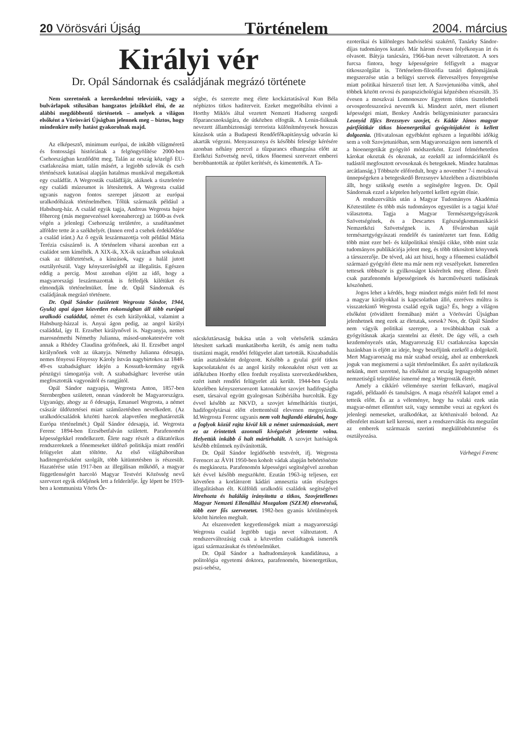20 Vörösvári Újság Történelem 2004. március
Királyi vér
Dr. Opál Sándornak és családjának megrázó története
Nem szeretnénk a kereskedelmi televíziók, vagy a bulvárlapok stílusában hangzatos jelzőkkel élni, de az alábbi megdöbbentő történetek – amelyek a világon elsőként a Vörösvári Újságban jelennek meg – biztos, hogy mindenkire mély hatást gyakorolnak majd.
Az elképesztő, minimum európai, de inkább világméretű és fontosságú históriának a felgöngyölítése 2000-ben Csehországban kezdődött meg. Talán az ország közelgő EU-csatlakozása miatt, talán másért, a legjobb szlovák és cseh történészek kutatásai alapján hatalmas munkával megalkottak egy családfát. A Wegrosták családfáját, akiknek a tiszteletére egy családi múzeumot is létesítettek. A Wegrosta család ugyanis nagyon fontos szerepet játszott az európai uralkodóházak történelmében. Tőlük származik például a Habsburg-ház. A család egyik tagja, Andreas Wegrosta bajor főherceg (más megnevezéssel koronaherceg) az 1600-as évek végén a jelenlegi Csehország területére, a szudétanémet alföldre tette át a székhelyét. (Innen ered a csehek érdeklődése a család iránt.) Az ő egyik leszármazottja volt például Mária Terézia császárnő is. A történelem viharai azonban ezt a családot sem kímélték. A XIX-ik, XX-ik században sokuknak csak az üldöztetések, a kínzások, vagy a halál jutott osztályrészül. Vagy kényszerűségből az illegalitás. Egészen eddig a percig. Most azonban eljött az idő, hogy a magyarországi leszármazottak is felfedjék kilétüket és elmondják történelmüket. Íme dr. Opál Sándornak és családjának megrázó története.
Dr. Opál Sándor (született Wegrosta Sándor, 1944, Gyula) apai ágon közvetlen rokonságban áll több európai uralkodó családdal, német és cseh királyokkal, valamint a Habsburg-házzal is. Anyai ágon pedig, az angol királyi családdal, így II. Erzsébet királynővel is. Nagyanyja, nemes marosnémethi Némethy Julianna, másod-unokatestvére volt annak a Rhédey Claudina grófnőnek, aki II. Erzsébet angol királynőnek volt az ükanyja. Némethy Julianna édesapja, nemes fényessi Fényessy Károly István nagybirtokos az 1848-49-es szabadságharc idején a Kossuth-kormány egyik pénzügyi támogatója volt. A szabadságharc leverése után megfosztották vagyonától és rangjától.
Opál Sándor nagyapja, Wegrosta Anton, 1857-ben Sternbergben született, onnan vándorolt be Magyarországra. Ugyanúgy, ahogy az ő édesapja, Emanuel Wegrosta, a német császár üldöztetései miatt száműzetésben nevelkedett. (Az uralkodócsaládok közötti harcok alapvetően meghatározták Európa történelmét.) Opál Sándor édesapja, id. Wegrosta Ferenc 1894-ben Erzsébetfalván született. Parafenomén képességekkel rendelkezett. Élete nagy részét a diktatórikus rendszereknek a főnemeseket üldöző politikája miatt rendőri felügyelet alatt töltötte. Az első világháborúban haditengerészként szolgált, több kitüntetésben is részesült. Hazatérése után 1917-ben az illegálisan működő, a magyar függetlenségért harcoló Magyar Testvéri Közösség nevű szervezet egyik elődjének lett a felderítője. Így lépett be 1919-ben a kommunista Vörös Őr-
ségbe, és szerezte meg élete kockáztatásával Kun Béla népbiztos titkos haditerveit. Ezeket megpróbálta elvinni a Horthy Miklós által vezetett Nemzeti Hadsereg szegedi főparancsnokságára, de útközben elfogták. A Lenin-fiúknak nevezett állambiztonsági terrorista különítményesek hosszas kínzások után a Budapesti Rendőrfőkapitányság udvarán ki akarták végezni. Menyasszonya és későbbi felesége kérésére azonban néhány perccel a tűzparancs elhangzása előtt az Etelközi Szövetség nevű, titkos főnemesi szervezet emberei berobbantották az épület kerítését, és kimentették. A Ta-
nácsköztársaság bukása után a volt vörösőrök számára létesített sarkadi munkatáborba került, és amíg nem tudta tisztázni magát, rendőri felügyelet alatt tartották. Kiszabadulás után asztalosként dolgozott. Később a gyulai gróf titkos kapcsolataként és az angol király rokonaként részt vett az időközben Horthy ellen fordult royalista szervezkedésekben, ezért ismét rendőri felügyelet alá került. 1944-ben Gyula közelében kényszersorozott katonaként szovjet hadifogságba esett, társaival együtt gyalogosan Szibériába hurcolták. Egy évvel később az NKVD, a szovjet kémelhárítás tisztjei, hadifogolytársai előtt elrettentésül elevenen megnyúzták. Id.Wegrosta Ferenc ugyanis nem volt hajlandó elárulni, hogy a foglyok közül rajta kívül kik a német származásúak, mert ez az érintettek azonnali kivégzését jelentette volna. Helyettük inkább ő halt mártírhalált. A szovjet hatóságok később eltűntnek nyilvánították.
Dr. Opál Sándor legidősebb testvérét, ifj. Wegrosta Ferencet az ÁVH 1950-ben koholt vádak alapján bebörtönözte és megkínozta. Parafenomén képességei segítségével azonban két évvel később megszökött. Ezután 1963-ig teljesen, ezt követően a korlátozott kádári amnesztia után részleges illegalitásban élt. Külföldi uralkodói családok segítségével létrehozta és haláláig irányította a titkos, Szovjetellenes Magyar Nemzeti Ellenállási Mozgalom (SZEM) elnevezésű, több ezer fős szervezetet. 1982-ben gyanús körülmények között hirtelen meghalt.
Az elszenvedett kegyetlenségek miatt a magyarországi Wegrosta család legtöbb tagja nevet változtatott. A rendszerváltozásig csak a közvetlen családtagok ismerték igazi származásukat és történelmüket.
Dr. Opál Sándor a hadtudományok kandidátusa, a politológia egyetemi doktora, parafenomén, bioenergetikus, pszi-sebész,
ezoterikai és különleges hadviselési szakértő, Tanárky Sándor-díjas tudományos kutató. Már három évesen folyékonyan írt és olvasott. Bátyja tanácsára, 1966-ban nevet változtatott. A sors furcsa fintora, hogy képességeire felfigyelt a magyar titkosszolgálat is. Történelem-filozófia tanári diplomájának megszerzése után a belügyi szervek életveszélyes fenyegetése miatt politikai hírszerző tiszt lett. A Szovjetunióba vitték, ahol többek között orvosi és parapszichológiai képzésben részesült. 35 évesen a moszkvai Lomonoszov Egyetem titkos tiszteletbeli orvosprofesszorává nevezték ki. Mindezt azért, mert elismert képességei miatt, Benkey András belügyminiszter parancsára Leonyid Iljics Brezsnyev szovjet, és Kádár János magyar pártfőtitkár titkos bioenergetikai gyógyítójaként is kellett dolgoznia. (Hivatalosan egyébként egészen a legutóbbi időkig sem a volt Szovjetunióban, sem Magyarországon nem ismerték el a bioenergetikát gyógyító módszerként. Ezzel felmérhetetlen károkat okoztak és okoznak, az ezektől az információktól és tudástól megfosztott orvosoknak és betegeknek. Mindez hatalmas arcátlanság.) Többször előfordult, hogy a november 7-i moszkvai ünnepségeken a betegeskedő Brezsnyev közelében a dísztribünön állt, hogy szükség esetén a segítségére legyen. Dr. Opál Sándornak ezzel a képtelen helyzettel kellett együtt élnie.
A rendszerváltás után a Magyar Tudományos Akadémia Köztestülete és több más tudományos egyesület is a tagjai közé választotta. Tagja a Magyar Természetgyógyászok Szövetségének, és a Descartes Egészségkommunikáció Nemzetközi Szövetségnek is. A fővárosban saját természetgyógyászati rendelőt és tanintézetet tart fenn. Eddig több mint ezer bel- és külpolitikai témájú cikke, több mint száz tudományos publikációja jelent meg, és több titkosított könyvnek a társszerzője. De téved, aki azt hiszi, hogy a főnemesi családból származó gyógyító élete ma már nem rejt veszélyeket. Ismeretlen tettesek többször is gyilkosságot kíséreltek meg ellene. Életét csak parafenomén képességeinek és harcművészeti tudásának köszönheti.
Jogos lehet a kérdés, hogy mindezt mégis miért fedi fel most a magyar királyokkal is kapcsolatban álló, ezeréves múltra is visszatekintő Wegrosta család egyik tagja? És, hogy a világon elsőként (rövidített formában) miért a Vörösvári Újságban jelenhetnek meg ezek az életutak, sorsok? Nos, dr. Opál Sándor nem vágyik politikai szerepre, a továbbiakban csak a gyógyításnak akarja szentelni az életét. De úgy véli, a cseh kezdeményezés után, Magyarország EU csatlakozása kapcsán hazánkban is eljött az ideje, hogy beszéljünk ezekről a dolgokról. Mert Magyarország ma már szabad ország, ahol az embereknek joguk van megismerni a saját történelmüket. És azért nyilatkozik nekünk, mert szeretné, ha elsőként az ország legnagyobb német nemzetiségű települése ismerné meg a Wegrosták életét.
Amely a cikkíró véleménye szerint felkavaró, magával ragadó, példaadó és tanulságos. A maga részéről kalapot emel a tetteik előtt. És az a véleménye, hogy ha valaki ezek után magyar-német ellentétet szít, vagy semmibe veszi az egykori és jelenlegi nemeseket, uralkodókat, az kötöznivaló bolond. Az ellenfelet másutt kell keresni, mert a rendszerváltás óta megszűnt az emberek származás szerinti megkülönböztetése és osztályozása.
Várhegyi Ferenc